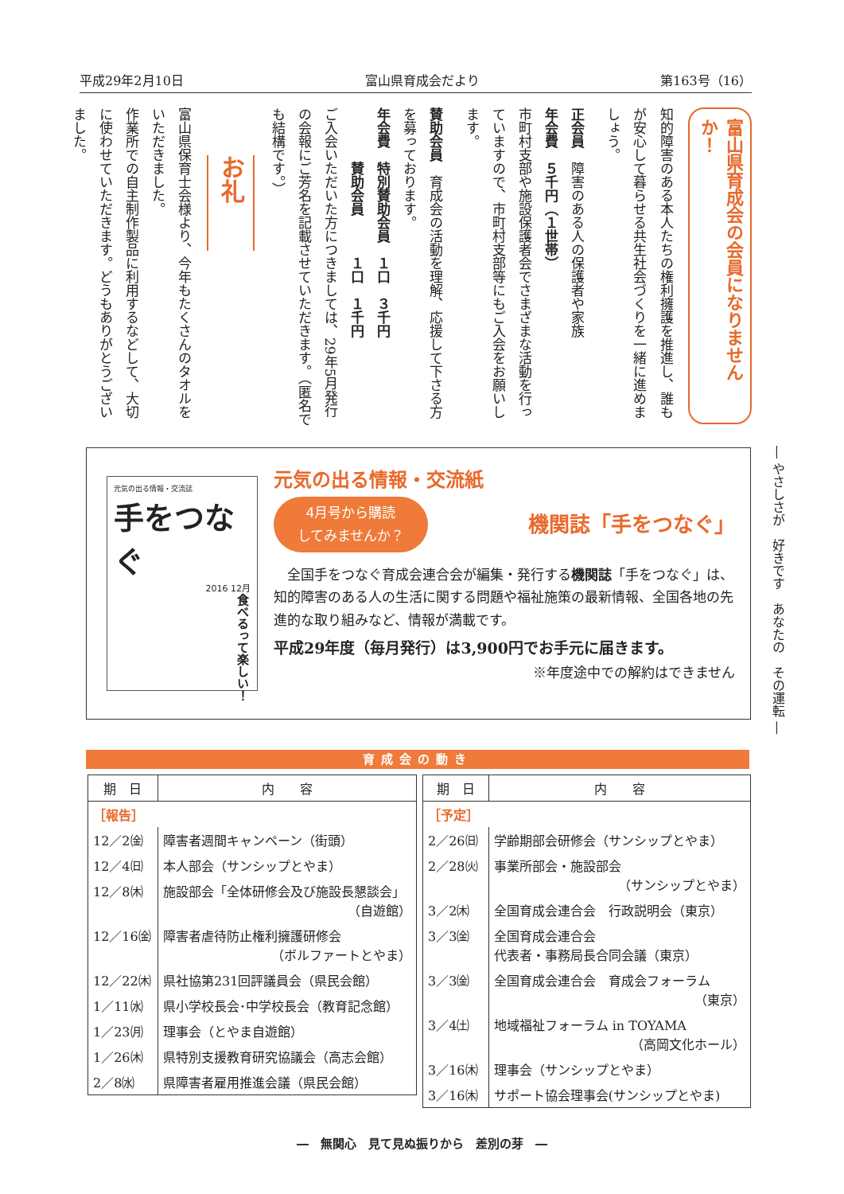平成29年2月10日 富山県育成会だより 第163号（16）
富山県育成会の会員になりませんか！
知的障害のある本人たちの権利擁護を推進し、誰もが安心して暮らせる共生社会づくりを一緒に進めましょう。
正会員　障害のある人の保護者や家族
年会費　５千円（１世帯）
市町村支部や施設保護者会でさまざまな活動を行っていますので、市町村支部等にもご入会をお願いします。
賛助会員　育成会の活動を理解、応援して下さる方を募っております。
年会費　特別賛助会員　１口　３千円
　　　　賛助会員　　　１口　１千円
ご入会いただいた方につきましては、29年5月発行の会報にご芳名を記載させていただきます。（匿名でも結構です。）
お礼
富山県保育士会様より、今年もたくさんのタオルをいただきました。
作業所での自主制作製品に利用するなどして、大切に使わせていただきます。どうもありがとうございました。
― やさしさが　好きです　あなたの　その運転 ―
元気の出る情報・交流誌
手をつなぐ
2016 12月
食べるって楽しい！
元気の出る情報・交流紙
4月号から購読
してみませんか？ 機関誌「手をつなぐ」
　全国手をつなぐ育成会連合会が編集・発行する機関誌「手をつなぐ」は、知的障害のある人の生活に関する問題や福祉施策の最新情報、全国各地の先進的な取り組みなど、情報が満載です。
平成29年度（毎月発行）は3,900円でお手元に届きます。
※年度途中での解約はできません
育成会の動き
| 期 日 | 内 容 |
| --- | --- |
| ［報告］ | |
| 12／2㈮ | 障害者週間キャンペーン（街頭） |
| 12／4㈰ | 本人部会（サンシップとやま） |
| 12／8㈭ | 施設部会「全体研修会及び施設長懇談会」 （自遊館） |
| 12／16㈮ | 障害者虐待防止権利擁護研修会 （ボルファートとやま） |
| 12／22㈭ | 県社協第231回評議員会（県民会館） |
| 1／11㈬ | 県小学校長会･中学校長会（教育記念館） |
| 1／23㈪ | 理事会（とやま自遊館） |
| 1／26㈭ | 県特別支援教育研究協議会（高志会館） |
| 2／8㈬ | 県障害者雇用推進会議（県民会館） |
| 期 日 | 内 容 |
| --- | --- |
| ［予定］ | |
| 2／26㈰ | 学齢期部会研修会（サンシップとやま） |
| 2／28㈫ | 事業所部会・施設部会 （サンシップとやま） |
| 3／2㈭ | 全国育成会連合会 行政説明会（東京） |
| 3／3㈮ | 全国育成会連合会 代表者・事務局長合同会議（東京） |
| 3／3㈮ | 全国育成会連合会 育成会フォーラム （東京） |
| 3／4㈯ | 地域福祉フォーラム in TOYAMA （高岡文化ホール） |
| 3／16㈭ | 理事会（サンシップとやま） |
| 3／16㈭ | サポート協会理事会(サンシップとやま) |
―　無関心　見て見ぬ振りから　差別の芽　―